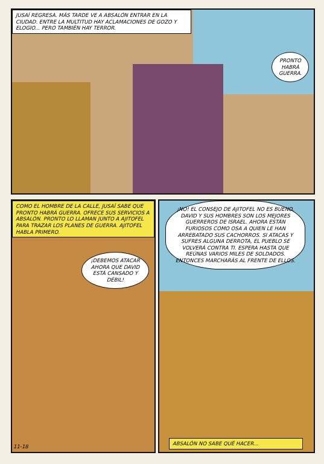JUSAÍ REGRESA. MÁS TARDE VE A ABSALÓN ENTRAR EN LA CIUDAD. ENTRE LA MULTITUD HAY ACLAMACIONES DE GOZO Y ELOGIO... PERO TAMBIÉN HAY TERROR.
PRONTO HABRÁ GUERRA.
COMO EL HOMBRE DE LA CALLE, JUSAÍ SABE QUE PRONTO HABRÁ GUERRA. OFRECE SUS SERVICIOS A ABSALÓN. PRONTO LO LLAMAN JUNTO A AJITOFEL PARA TRAZAR LOS PLANES DE GUERRA. AJITOFEL HABLA PRIMERO.
¡DEBEMOS ATACAR AHORA QUE DAVID ESTÁ CANSADO Y DÉBIL!
11-18
¡NO! EL CONSEJO DE AJITOFEL NO ES BUENO. DAVID Y SUS HOMBRES SON LOS MEJORES GUERREROS DE ISRAEL. AHORA ESTÁN FURIOSOS COMO OSA A QUIEN LE HAN ARREBATADO SUS CACHORROS. SI ATACAS Y SUFRES ALGUNA DERROTA, EL PUEBLO SE VOLVERÁ CONTRA TI. ESPERA HASTA QUE REÚNAS VARIOS MILES DE SOLDADOS. ENTONCES MARCHARÁS AL FRENTE DE ELLOS.
ABSALÓN NO SABE QUÉ HACER...